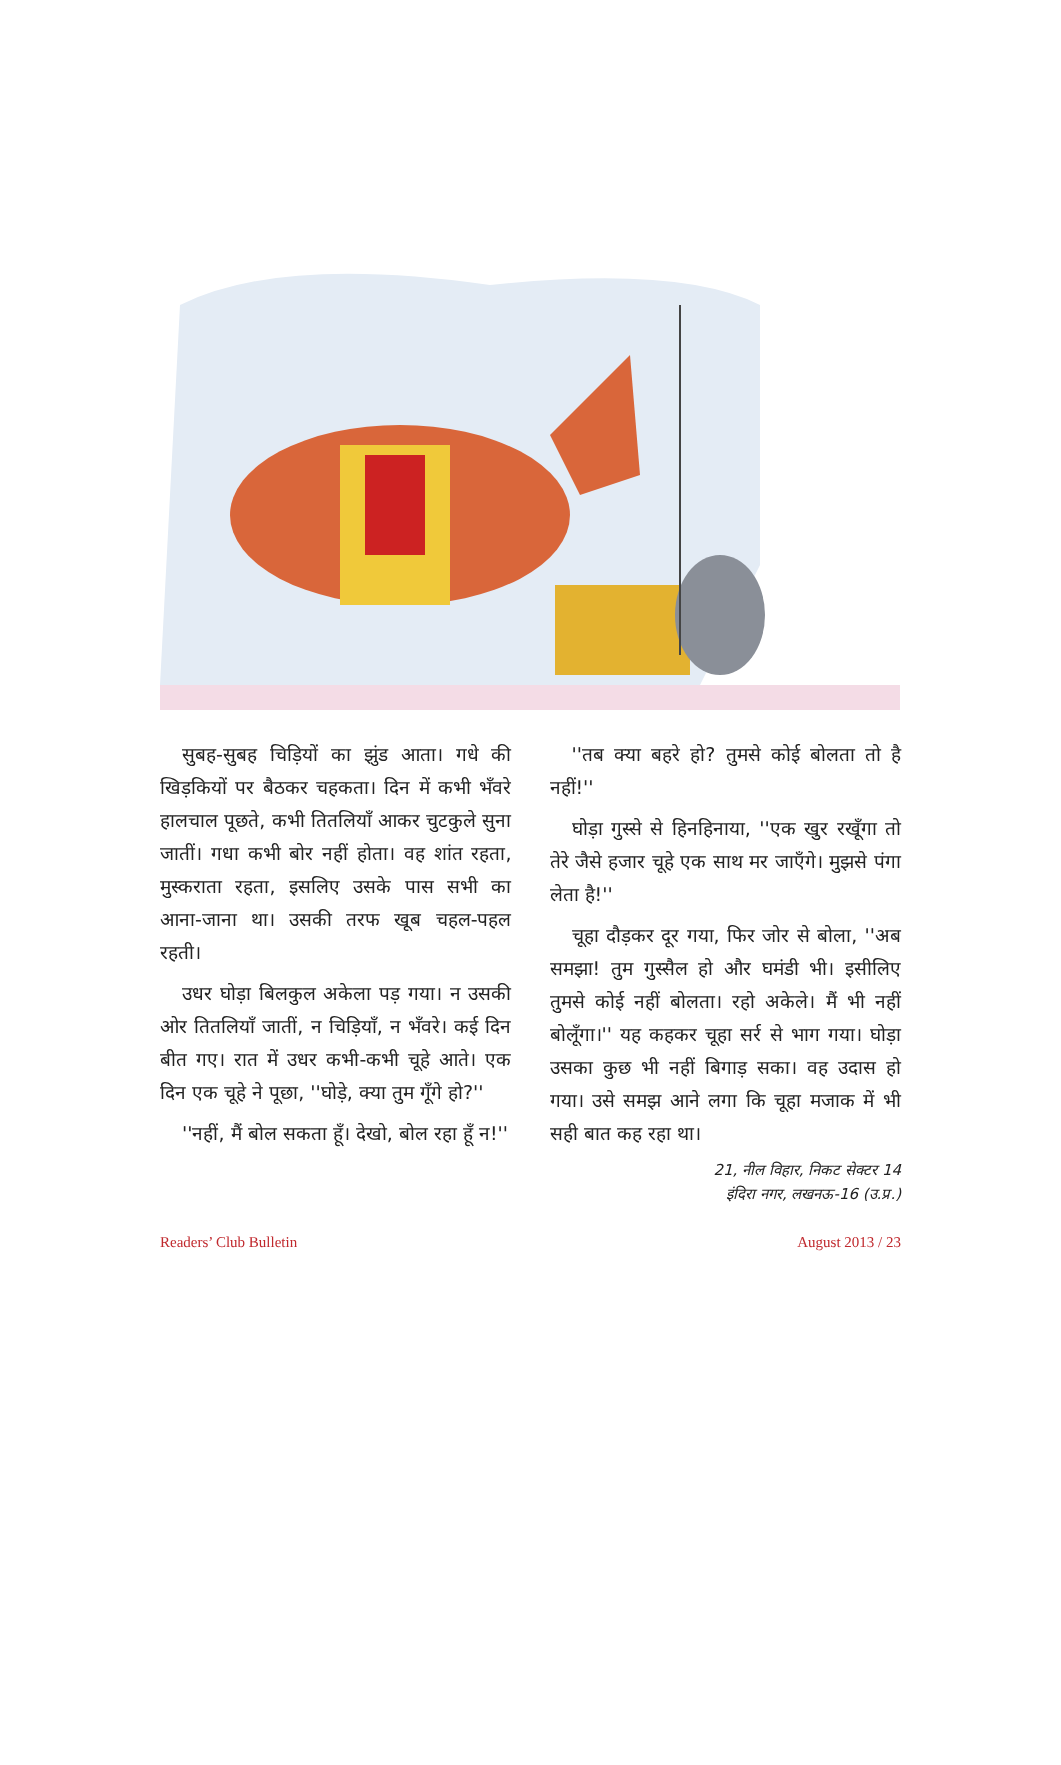सुबह-सुबह चिड़ियों का झुंड आता। गधे की खिड़कियों पर बैठकर चहकता। दिन में कभी भँवरे हालचाल पूछते, कभी तितलियाँ आकर चुटकुले सुना जातीं। गधा कभी बोर नहीं होता। वह शांत रहता, मुस्कराता रहता, इसलिए उसके पास सभी का आना-जाना था। उसकी तरफ खूब चहल-पहल रहती।
उधर घोड़ा बिलकुल अकेला पड़ गया। न उसकी ओर तितलियाँ जातीं, न चिड़ियाँ, न भँवरे। कई दिन बीत गए। रात में उधर कभी-कभी चूहे आते। एक दिन एक चूहे ने पूछा, ''घोड़े, क्या तुम गूँगे हो?''
''नहीं, मैं बोल सकता हूँ। देखो, बोल रहा हूँ न!''
''तब क्या बहरे हो? तुमसे कोई बोलता तो है नहीं!''
घोड़ा गुस्से से हिनहिनाया, ''एक खुर रखूँगा तो तेरे जैसे हजार चूहे एक साथ मर जाएँगे। मुझसे पंगा लेता है!''
चूहा दौड़कर दूर गया, फिर जोर से बोला, ''अब समझा! तुम गुस्सैल हो और घमंडी भी। इसीलिए तुमसे कोई नहीं बोलता। रहो अकेले। मैं भी नहीं बोलूँगा।'' यह कहकर चूहा सर्र से भाग गया। घोड़ा उसका कुछ भी नहीं बिगाड़ सका। वह उदास हो गया। उसे समझ आने लगा कि चूहा मजाक में भी सही बात कह रहा था।
21, नील विहार, निकट सेक्टर 14
इंदिरा नगर, लखनऊ-16 (उ.प्र.)
Readers’ Club Bulletin August 2013 / 23